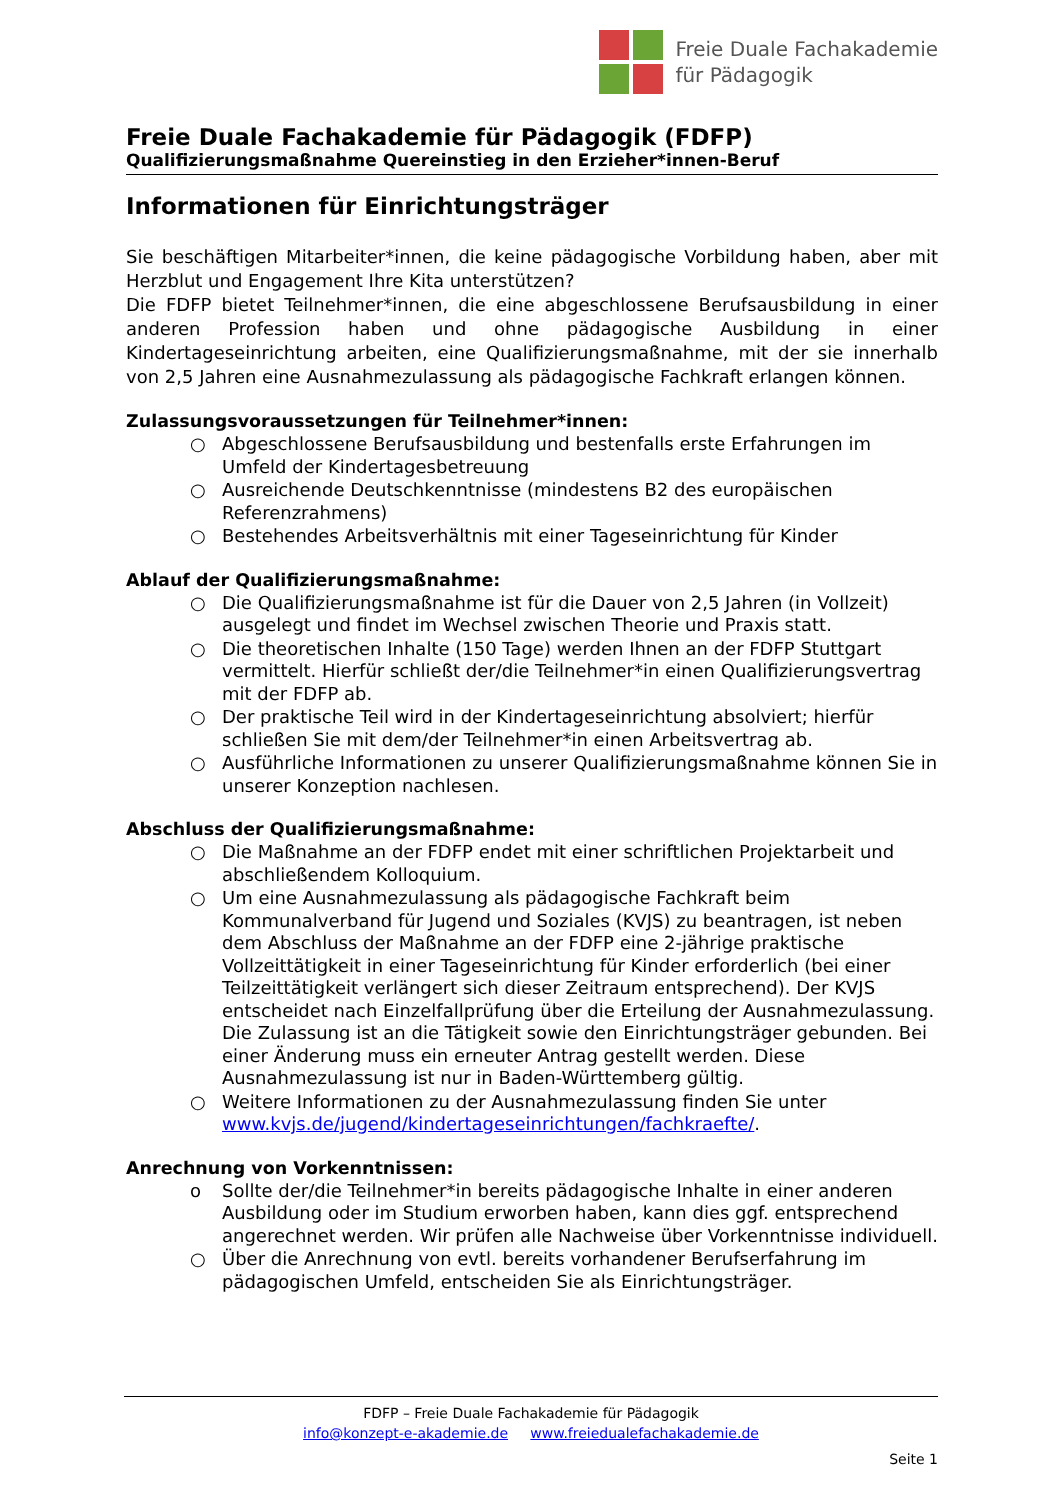Freie Duale Fachakademie
für Pädagogik
Freie Duale Fachakademie für Pädagogik (FDFP)
Qualifizierungsmaßnahme Quereinstieg in den Erzieher*innen-Beruf
Informationen für Einrichtungsträger
Sie beschäftigen Mitarbeiter*innen, die keine pädagogische Vorbildung haben, aber mit Herzblut und Engagement Ihre Kita unterstützen?
Die FDFP bietet Teilnehmer*innen, die eine abgeschlossene Berufsausbildung in einer anderen Profession haben und ohne pädagogische Ausbildung in einer Kindertageseinrichtung arbeiten, eine Qualifizierungsmaßnahme, mit der sie innerhalb von 2,5 Jahren eine Ausnahmezulassung als pädagogische Fachkraft erlangen können.
Zulassungsvoraussetzungen für Teilnehmer*innen:
○ Abgeschlossene Berufsausbildung und bestenfalls erste Erfahrungen im Umfeld der Kindertagesbetreuung
○ Ausreichende Deutschkenntnisse (mindestens B2 des europäischen Referenzrahmens)
○ Bestehendes Arbeitsverhältnis mit einer Tageseinrichtung für Kinder
Ablauf der Qualifizierungsmaßnahme:
○ Die Qualifizierungsmaßnahme ist für die Dauer von 2,5 Jahren (in Vollzeit) ausgelegt und findet im Wechsel zwischen Theorie und Praxis statt.
○ Die theoretischen Inhalte (150 Tage) werden Ihnen an der FDFP Stuttgart vermittelt. Hierfür schließt der/die Teilnehmer*in einen Qualifizierungsvertrag mit der FDFP ab.
○ Der praktische Teil wird in der Kindertageseinrichtung absolviert; hierfür schließen Sie mit dem/der Teilnehmer*in einen Arbeitsvertrag ab.
○ Ausführliche Informationen zu unserer Qualifizierungsmaßnahme können Sie in unserer Konzeption nachlesen.
Abschluss der Qualifizierungsmaßnahme:
○ Die Maßnahme an der FDFP endet mit einer schriftlichen Projektarbeit und abschließendem Kolloquium.
○ Um eine Ausnahmezulassung als pädagogische Fachkraft beim Kommunalverband für Jugend und Soziales (KVJS) zu beantragen, ist neben dem Abschluss der Maßnahme an der FDFP eine 2-jährige praktische Vollzeittätigkeit in einer Tageseinrichtung für Kinder erforderlich (bei einer Teilzeittätigkeit verlängert sich dieser Zeitraum entsprechend). Der KVJS entscheidet nach Einzelfallprüfung über die Erteilung der Ausnahmezulassung. Die Zulassung ist an die Tätigkeit sowie den Einrichtungsträger gebunden. Bei einer Änderung muss ein erneuter Antrag gestellt werden. Diese Ausnahmezulassung ist nur in Baden-Württemberg gültig.
○ Weitere Informationen zu der Ausnahmezulassung finden Sie unter www.kvjs.de/jugend/kindertageseinrichtungen/fachkraefte/.
Anrechnung von Vorkenntnissen:
o Sollte der/die Teilnehmer*in bereits pädagogische Inhalte in einer anderen Ausbildung oder im Studium erworben haben, kann dies ggf. entsprechend angerechnet werden. Wir prüfen alle Nachweise über Vorkenntnisse individuell.
○ Über die Anrechnung von evtl. bereits vorhandener Berufserfahrung im pädagogischen Umfeld, entscheiden Sie als Einrichtungsträger.
FDFP – Freie Duale Fachakademie für Pädagogik
info@konzept-e-akademie.de www.freiedualefachakademie.de
Seite 1